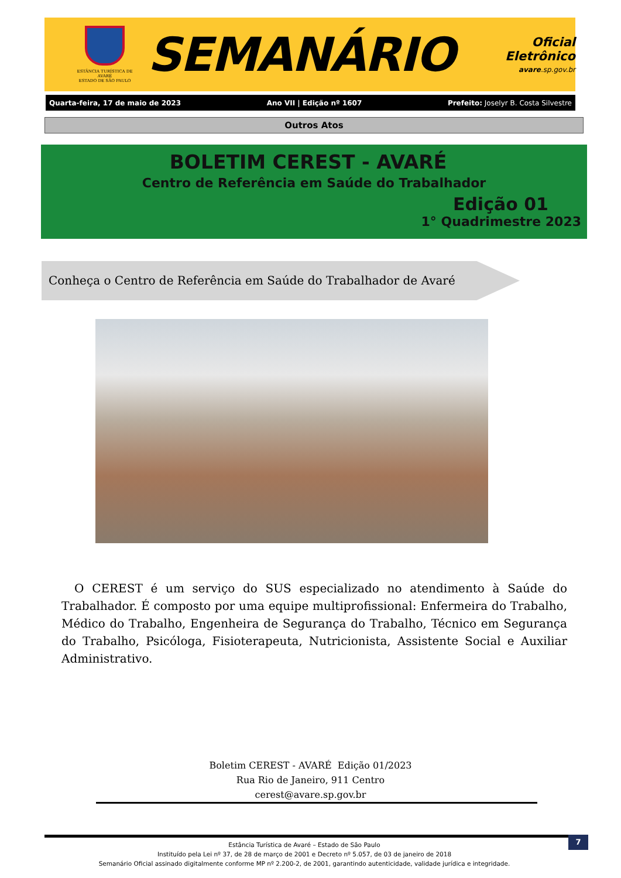ESTÂNCIA TURÍSTICA DE AVARÉ
ESTADO DE SÃO PAULO
SEMANÁRIO
Oficial Eletrônico
avare.sp.gov.br
Quarta-feira, 17 de maio de 2023 Ano VII | Edição nº 1607 Prefeito: Joselyr B. Costa Silvestre
Outros Atos
BOLETIM CEREST - AVARÉ
Centro de Referência em Saúde do Trabalhador
Edição 01
1° Quadrimestre 2023
Conheça o Centro de Referência em Saúde do Trabalhador de Avaré
O CEREST é um serviço do SUS especializado no atendimento à Saúde do Trabalhador. É composto por uma equipe multiprofissional: Enfermeira do Trabalho, Médico do Trabalho, Engenheira de Segurança do Trabalho, Técnico em Segurança do Trabalho, Psicóloga, Fisioterapeuta, Nutricionista, Assistente Social e Auxiliar Administrativo.
Boletim CEREST - AVARÉ Edição 01/2023
Rua Rio de Janeiro, 911 Centro
cerest@avare.sp.gov.br
7
Estância Turística de Avaré – Estado de São Paulo
Instituído pela Lei nº 37, de 28 de março de 2001 e Decreto nº 5.057, de 03 de janeiro de 2018
Semanário Oficial assinado digitalmente conforme MP nº 2.200-2, de 2001, garantindo autenticidade, validade jurídica e integridade.